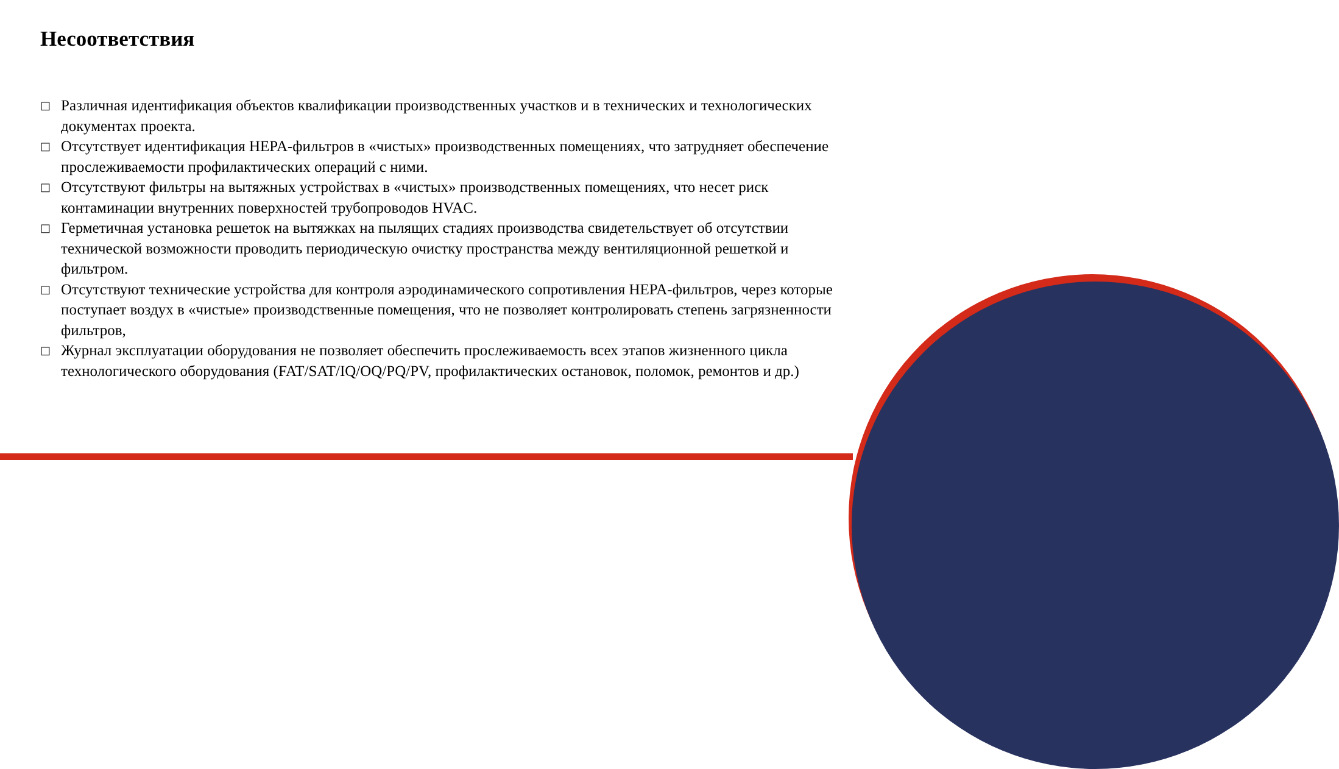Несоответствия
□ Различная идентификация объектов квалификации производственных участков и в технических и технологических документах проекта.
□ Отсутствует идентификация HEPA-фильтров в «чистых» производственных помещениях, что затрудняет обеспечение прослеживаемости профилактических операций с ними.
□ Отсутствуют фильтры на вытяжных устройствах в «чистых» производственных помещениях, что несет риск контаминации внутренних поверхностей трубопроводов HVAC.
□ Герметичная установка решеток на вытяжках на пылящих стадиях производства свидетельствует об отсутствии технической возможности проводить периодическую очистку пространства между вентиляционной решеткой и фильтром.
□ Отсутствуют технические устройства для контроля аэродинамического сопротивления HEPA-фильтров, через которые поступает воздух в «чистые» производственные помещения, что не позволяет контролировать степень загрязненности фильтров,
□ Журнал эксплуатации оборудования не позволяет обеспечить прослеживаемость всех этапов жизненного цикла технологического оборудования (FAT/SAT/IQ/OQ/PQ/PV, профилактических остановок, поломок, ремонтов и др.)